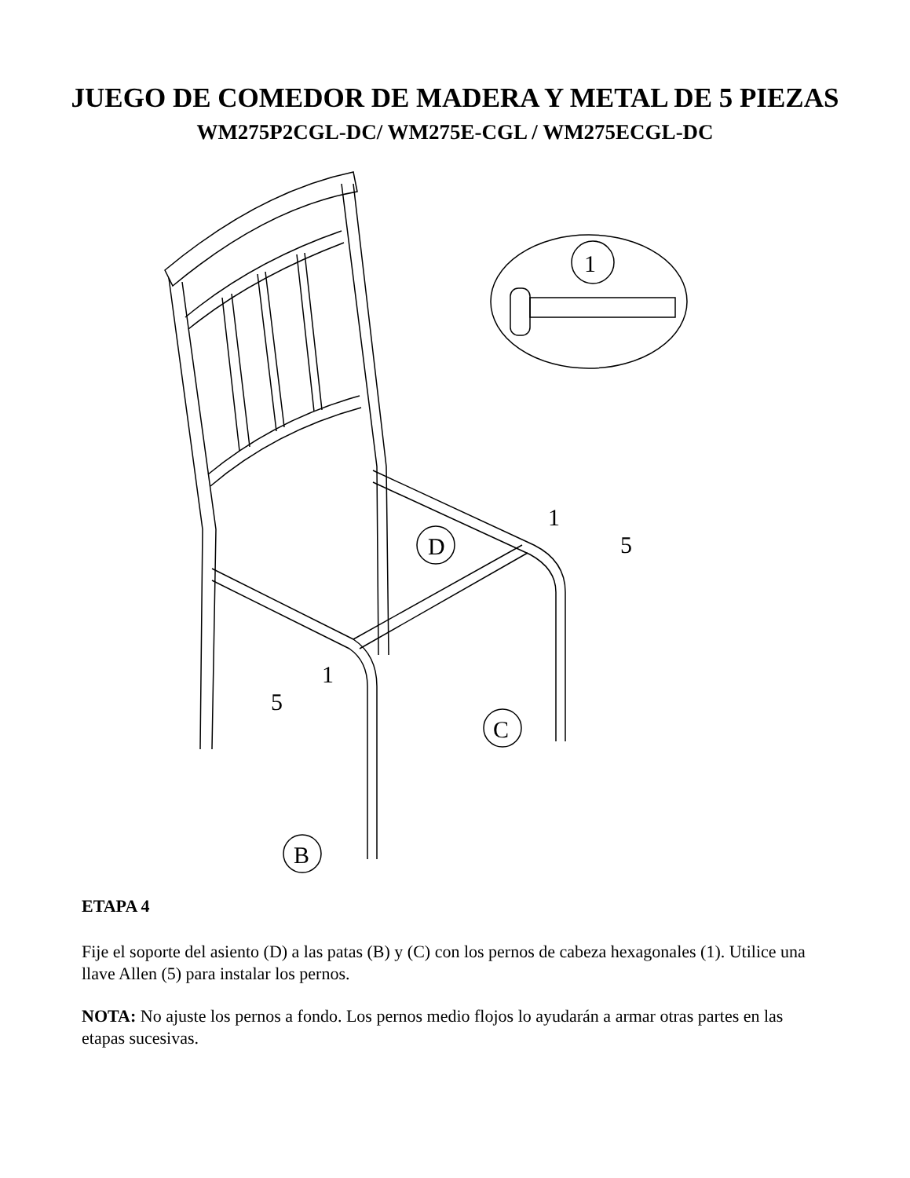JUEGO DE COMEDOR DE MADERA Y METAL DE 5 PIEZAS
WM275P2CGL-DC/ WM275E-CGL / WM275ECGL-DC
1
D
C
B
1
5
1
5
ETAPA 4
Fije el soporte del asiento (D) a las patas (B) y (C) con los pernos de cabeza hexagonales (1). Utilice una llave Allen (5) para instalar los pernos.
NOTA: No ajuste los pernos a fondo. Los pernos medio flojos lo ayudarán a armar otras partes en las etapas sucesivas.